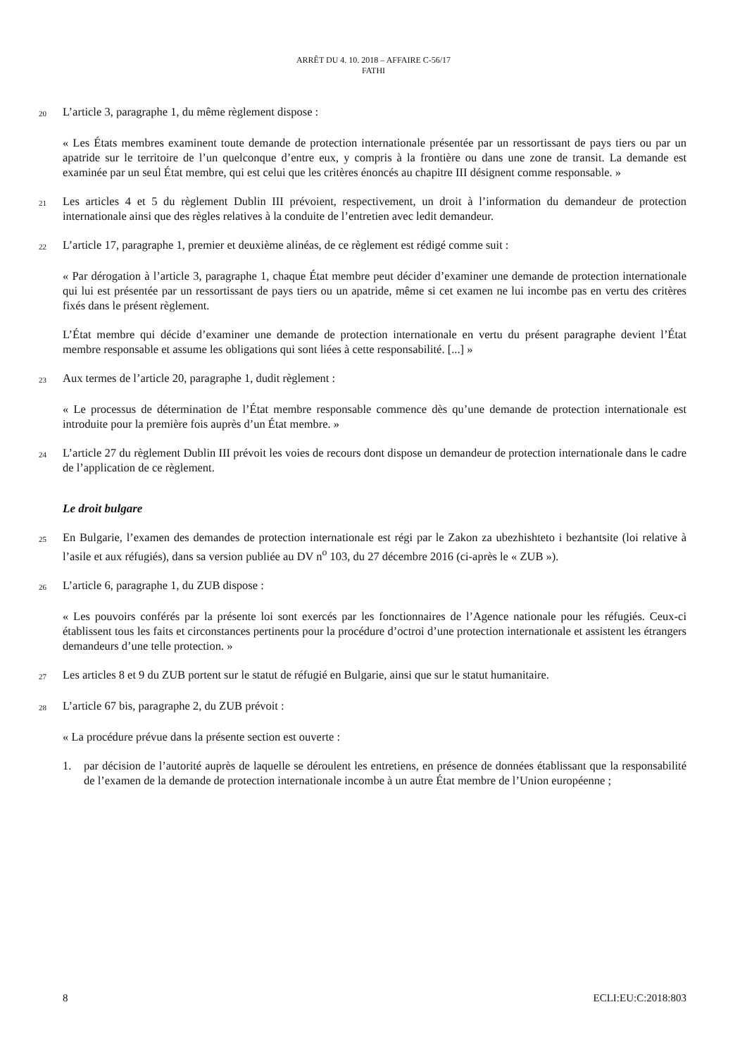ARRÊT DU 4. 10. 2018 – AFFAIRE C-56/17
FATHI
20 L’article 3, paragraphe 1, du même règlement dispose :
« Les États membres examinent toute demande de protection internationale présentée par un ressortissant de pays tiers ou par un apatride sur le territoire de l’un quelconque d’entre eux, y compris à la frontière ou dans une zone de transit. La demande est examinée par un seul État membre, qui est celui que les critères énoncés au chapitre III désignent comme responsable. »
21 Les articles 4 et 5 du règlement Dublin III prévoient, respectivement, un droit à l’information du demandeur de protection internationale ainsi que des règles relatives à la conduite de l’entretien avec ledit demandeur.
22 L’article 17, paragraphe 1, premier et deuxième alinéas, de ce règlement est rédigé comme suit :
« Par dérogation à l’article 3, paragraphe 1, chaque État membre peut décider d’examiner une demande de protection internationale qui lui est présentée par un ressortissant de pays tiers ou un apatride, même si cet examen ne lui incombe pas en vertu des critères fixés dans le présent règlement.
L’État membre qui décide d’examiner une demande de protection internationale en vertu du présent paragraphe devient l’État membre responsable et assume les obligations qui sont liées à cette responsabilité. [...] »
23 Aux termes de l’article 20, paragraphe 1, dudit règlement :
« Le processus de détermination de l’État membre responsable commence dès qu’une demande de protection internationale est introduite pour la première fois auprès d’un État membre. »
24 L’article 27 du règlement Dublin III prévoit les voies de recours dont dispose un demandeur de protection internationale dans le cadre de l’application de ce règlement.
Le droit bulgare
25 En Bulgarie, l’examen des demandes de protection internationale est régi par le Zakon za ubezhishteto i bezhantsite (loi relative à l’asile et aux réfugiés), dans sa version publiée au DV n<sup>o</sup> 103, du 27 décembre 2016 (ci-après le « ZUB »).
26 L’article 6, paragraphe 1, du ZUB dispose :
« Les pouvoirs conférés par la présente loi sont exercés par les fonctionnaires de l’Agence nationale pour les réfugiés. Ceux-ci établissent tous les faits et circonstances pertinents pour la procédure d’octroi d’une protection internationale et assistent les étrangers demandeurs d’une telle protection. »
27 Les articles 8 et 9 du ZUB portent sur le statut de réfugié en Bulgarie, ainsi que sur le statut humanitaire.
28 L’article 67 bis, paragraphe 2, du ZUB prévoit :
« La procédure prévue dans la présente section est ouverte :
1. par décision de l’autorité auprès de laquelle se déroulent les entretiens, en présence de données établissant que la responsabilité de l’examen de la demande de protection internationale incombe à un autre État membre de l’Union européenne ;
8 ECLI:EU:C:2018:803